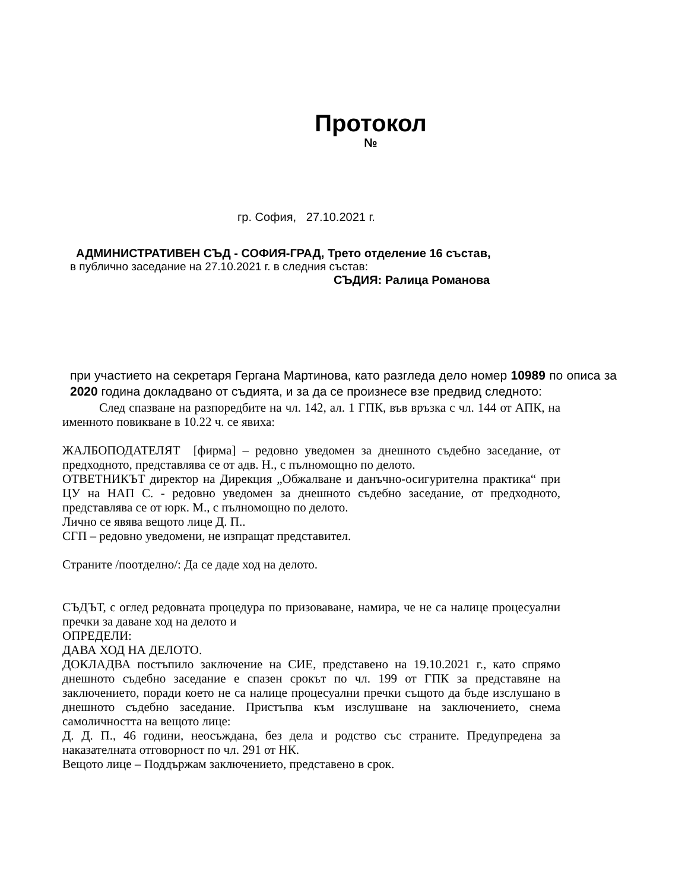Протокол
№
гр. София, 27.10.2021 г.
АДМИНИСТРАТИВЕН СЪД - СОФИЯ-ГРАД, Трето отделение 16 състав,
в публично заседание на 27.10.2021 г. в следния състав:
СЪДИЯ: Ралица Романова
при участието на секретаря Гергана Мартинова, като разгледа дело номер 10989 по описа за 2020 година докладвано от съдията, и за да се произнесе взе предвид следното:
След спазване на разпоредбите на чл. 142, ал. 1 ГПК, във връзка с чл. 144 от АПК, на именното повикване в 10.22 ч. се явиха:
ЖАЛБОПОДАТЕЛЯТ [фирма] – редовно уведомен за днешното съдебно заседание, от предходното, представлява се от адв. Н., с пълномощно по делото.
ОТВЕТНИКЪТ директор на Дирекция „Обжалване и данъчно-осигурителна практика“ при ЦУ на НАП С. - редовно уведомен за днешното съдебно заседание, от предходното, представлява се от юрк. М., с пълномощно по делото.
Лично се явява вещото лице Д. П..
СГП – редовно уведомени, не изпращат представител.
Страните /поотделно/: Да се даде ход на делото.
СЪДЪТ, с оглед редовната процедура по призоваване, намира, че не са налице процесуални пречки за даване ход на делото и
ОПРЕДЕЛИ:
ДАВА ХОД НА ДЕЛОТО.
ДОКЛАДВА постъпило заключение на СИЕ, представено на 19.10.2021 г., като спрямо днешното съдебно заседание е спазен срокът по чл. 199 от ГПК за представяне на заключението, поради което не са налице процесуални пречки същото да бъде изслушано в днешното съдебно заседание. Пристъпва към изслушване на заключението, снема самоличността на вещото лице:
Д. Д. П., 46 години, неосъждана, без дела и родство със страните. Предупредена за наказателната отговорност по чл. 291 от НК.
Вещото лице – Поддържам заключението, представено в срок.